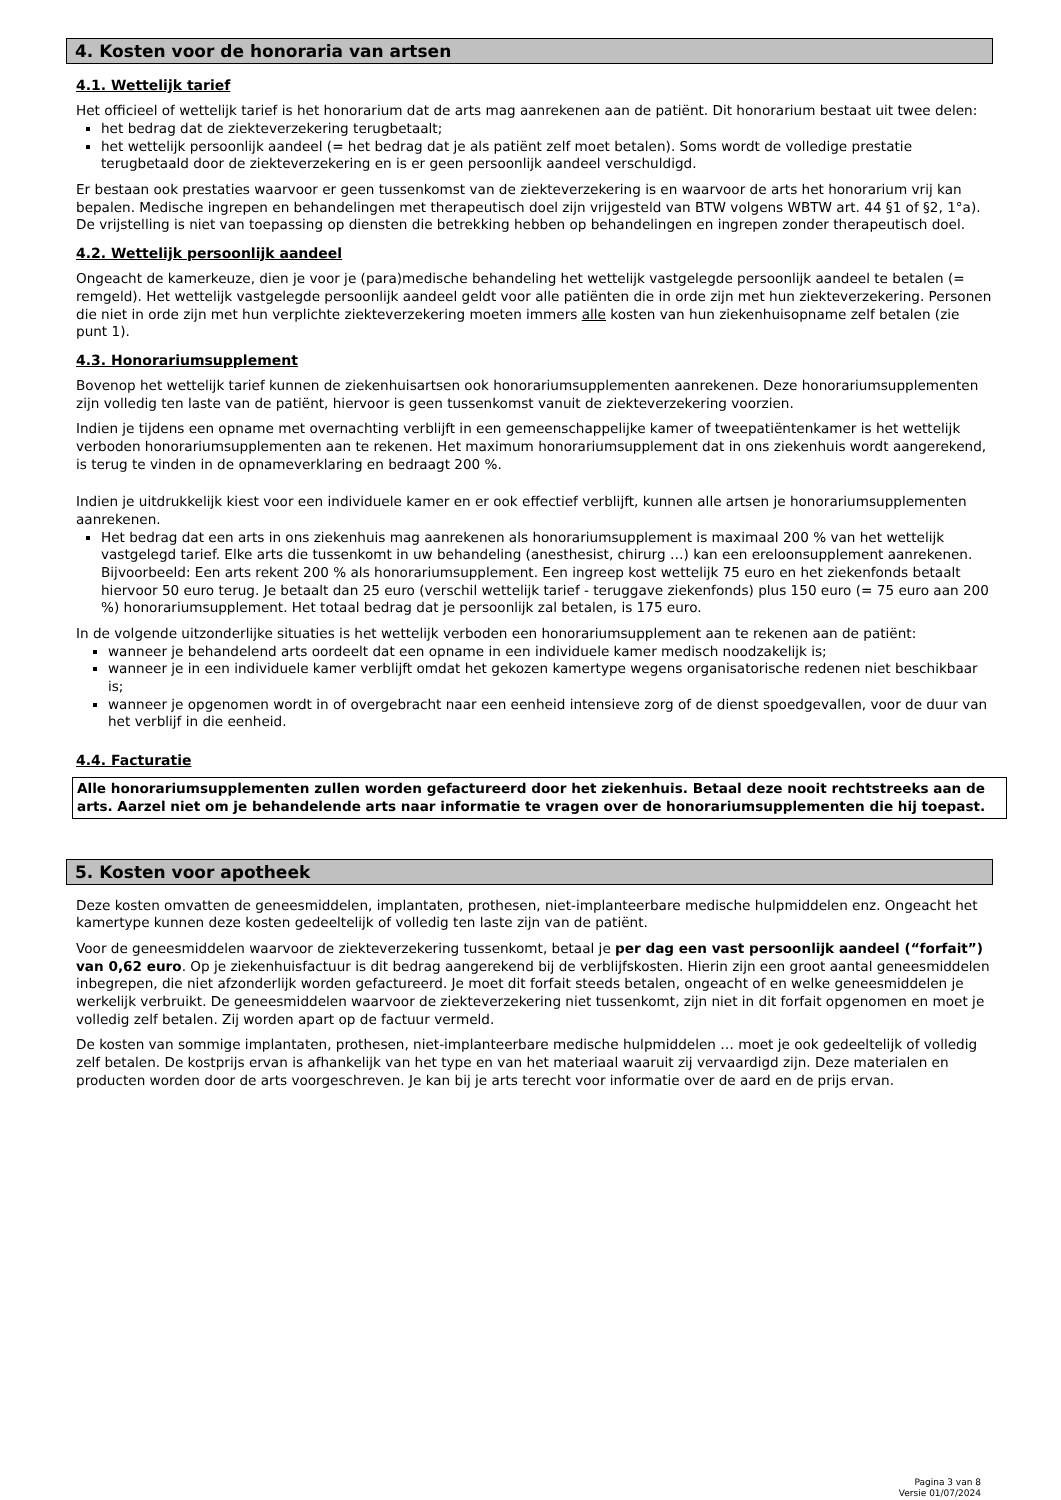4. Kosten voor de honoraria van artsen
4.1. Wettelijk tarief
Het officieel of wettelijk tarief is het honorarium dat de arts mag aanrekenen aan de patiënt. Dit honorarium bestaat uit twee delen:
het bedrag dat de ziekteverzekering terugbetaalt;
het wettelijk persoonlijk aandeel (= het bedrag dat je als patiënt zelf moet betalen). Soms wordt de volledige prestatie terugbetaald door de ziekteverzekering en is er geen persoonlijk aandeel verschuldigd.
Er bestaan ook prestaties waarvoor er geen tussenkomst van de ziekteverzekering is en waarvoor de arts het honorarium vrij kan bepalen. Medische ingrepen en behandelingen met therapeutisch doel zijn vrijgesteld van BTW volgens WBTW art. 44 §1 of §2, 1°a). De vrijstelling is niet van toepassing op diensten die betrekking hebben op behandelingen en ingrepen zonder therapeutisch doel.
4.2. Wettelijk persoonlijk aandeel
Ongeacht de kamerkeuze, dien je voor je (para)medische behandeling het wettelijk vastgelegde persoonlijk aandeel te betalen (= remgeld). Het wettelijk vastgelegde persoonlijk aandeel geldt voor alle patiënten die in orde zijn met hun ziekteverzekering. Personen die niet in orde zijn met hun verplichte ziekteverzekering moeten immers alle kosten van hun ziekenhuisopname zelf betalen (zie punt 1).
4.3. Honorariumsupplement
Bovenop het wettelijk tarief kunnen de ziekenhuisartsen ook honorariumsupplementen aanrekenen. Deze honorariumsupplementen zijn volledig ten laste van de patiënt, hiervoor is geen tussenkomst vanuit de ziekteverzekering voorzien.
Indien je tijdens een opname met overnachting verblijft in een gemeenschappelijke kamer of tweepatiëntenkamer is het wettelijk verboden honorariumsupplementen aan te rekenen. Het maximum honorariumsupplement dat in ons ziekenhuis wordt aangerekend, is terug te vinden in de opnameverklaring en bedraagt 200 %.
Indien je uitdrukkelijk kiest voor een individuele kamer en er ook effectief verblijft, kunnen alle artsen je honorariumsupplementen aanrekenen.
Het bedrag dat een arts in ons ziekenhuis mag aanrekenen als honorariumsupplement is maximaal 200 % van het wettelijk vastgelegd tarief. Elke arts die tussenkomt in uw behandeling (anesthesist, chirurg …) kan een ereloonsupplement aanrekenen.
Bijvoorbeeld: Een arts rekent 200 % als honorariumsupplement. Een ingreep kost wettelijk 75 euro en het ziekenfonds betaalt hiervoor 50 euro terug. Je betaalt dan 25 euro (verschil wettelijk tarief - teruggave ziekenfonds) plus 150 euro (= 75 euro aan 200 %) honorariumsupplement. Het totaal bedrag dat je persoonlijk zal betalen, is 175 euro.
In de volgende uitzonderlijke situaties is het wettelijk verboden een honorariumsupplement aan te rekenen aan de patiënt:
wanneer je behandelend arts oordeelt dat een opname in een individuele kamer medisch noodzakelijk is;
wanneer je in een individuele kamer verblijft omdat het gekozen kamertype wegens organisatorische redenen niet beschikbaar is;
wanneer je opgenomen wordt in of overgebracht naar een eenheid intensieve zorg of de dienst spoedgevallen, voor de duur van het verblijf in die eenheid.
4.4. Facturatie
Alle honorariumsupplementen zullen worden gefactureerd door het ziekenhuis. Betaal deze nooit rechtstreeks aan de arts. Aarzel niet om je behandelende arts naar informatie te vragen over de honorariumsupplementen die hij toepast.
5. Kosten voor apotheek
Deze kosten omvatten de geneesmiddelen, implantaten, prothesen, niet-implanteerbare medische hulpmiddelen enz. Ongeacht het kamertype kunnen deze kosten gedeeltelijk of volledig ten laste zijn van de patiënt.
Voor de geneesmiddelen waarvoor de ziekteverzekering tussenkomt, betaal je per dag een vast persoonlijk aandeel (“forfait”) van 0,62 euro. Op je ziekenhuisfactuur is dit bedrag aangerekend bij de verblijfskosten. Hierin zijn een groot aantal geneesmiddelen inbegrepen, die niet afzonderlijk worden gefactureerd. Je moet dit forfait steeds betalen, ongeacht of en welke geneesmiddelen je werkelijk verbruikt. De geneesmiddelen waarvoor de ziekteverzekering niet tussenkomt, zijn niet in dit forfait opgenomen en moet je volledig zelf betalen. Zij worden apart op de factuur vermeld.
De kosten van sommige implantaten, prothesen, niet-implanteerbare medische hulpmiddelen … moet je ook gedeeltelijk of volledig zelf betalen. De kostprijs ervan is afhankelijk van het type en van het materiaal waaruit zij vervaardigd zijn. Deze materialen en producten worden door de arts voorgeschreven. Je kan bij je arts terecht voor informatie over de aard en de prijs ervan.
Pagina 3 van 8
Versie 01/07/2024